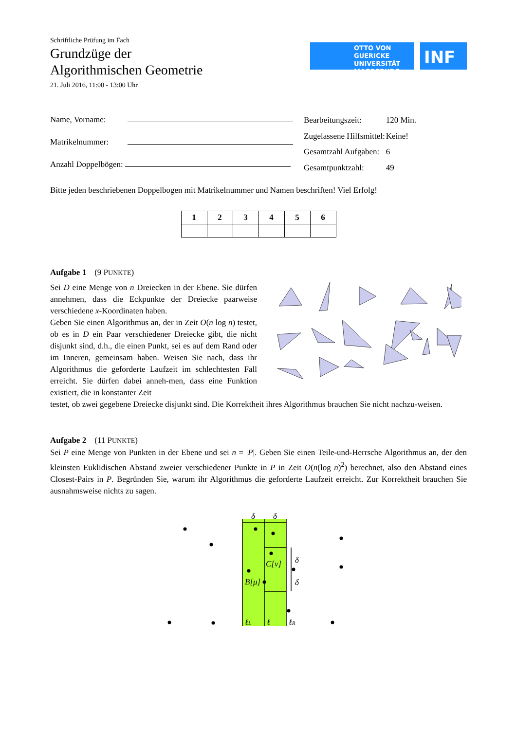Schriftliche Prüfung im Fach
Grundzüge der
Algorithmischen Geometrie
21. Juli 2016, 11:00 - 13:00 Uhr
OTTO VON GUERICKE
UNIVERSITÄT
MAGDEBURG
INF
Name, Vorname:
Matrikelnummer:
Anzahl Doppelbögen:
| Bearbeitungszeit: | 120 Min. |
| Zugelassene Hilfsmittel: | Keine! |
| Gesamtzahl Aufgaben: | 6 |
| Gesamtpunktzahl: | 49 |
Bitte jeden beschriebenen Doppelbogen mit Matrikelnummer und Namen beschriften! Viel Erfolg!
| 1 | 2 | 3 | 4 | 5 | 6 |
| --- | --- | --- | --- | --- | --- |
Aufgabe 1 (9 PUNKTE)
Sei D eine Menge von n Dreiecken in der Ebene. Sie dürfen annehmen, dass die Eckpunkte der Dreiecke paarweise verschiedene x-Koordinaten haben.
Geben Sie einen Algorithmus an, der in Zeit O(n log n) testet, ob es in D ein Paar verschiedener Dreiecke gibt, die nicht disjunkt sind, d.h., die einen Punkt, sei es auf dem Rand oder im Inneren, gemeinsam haben. Weisen Sie nach, dass ihr Algorithmus die geforderte Laufzeit im schlechtesten Fall erreicht. Sie dürfen dabei anneh-men, dass eine Funktion existiert, die in konstanter Zeit
testet, ob zwei gegebene Dreiecke disjunkt sind. Die Korrektheit ihres Algorithmus brauchen Sie nicht nachzu-weisen.
Aufgabe 2 (11 PUNKTE)
Sei P eine Menge von Punkten in der Ebene und sei n = |P|. Geben Sie einen Teile-und-Herrsche Algorithmus an, der den kleinsten Euklidischen Abstand zweier verschiedener Punkte in P in Zeit O(n(log n)<sup>2</sup>) berechnet, also den Abstand eines Closest-Pairs in P. Begründen Sie, warum ihr Algorithmus die geforderte Laufzeit erreicht. Zur Korrektheit brauchen Sie ausnahmsweise nichts zu sagen.
δ
δ
C[ν]
B[μ]
δ
δ
ℓL
ℓ
ℓR